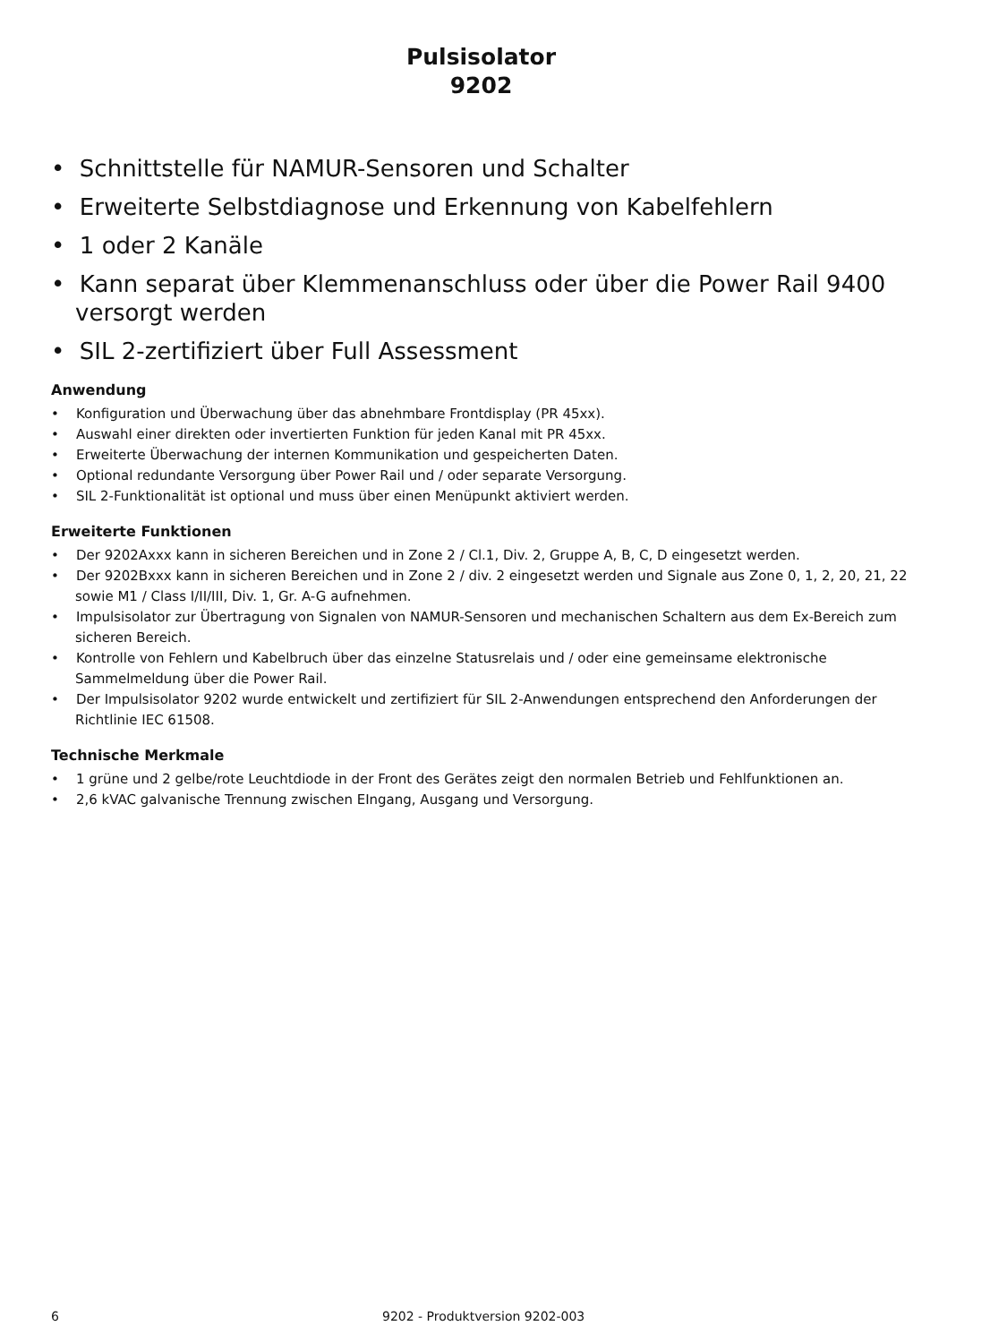Pulsisolator
9202
• Schnittstelle für NAMUR-Sensoren und Schalter
• Erweiterte Selbstdiagnose und Erkennung von Kabelfehlern
• 1 oder 2 Kanäle
• Kann separat über Klemmenanschluss oder über die Power Rail 9400 versorgt werden
• SIL 2-zertifiziert über Full Assessment
Anwendung
• Konfiguration und Überwachung über das abnehmbare Frontdisplay (PR 45xx).
• Auswahl einer direkten oder invertierten Funktion für jeden Kanal mit PR 45xx.
• Erweiterte Überwachung der internen Kommunikation und gespeicherten Daten.
• Optional redundante Versorgung über Power Rail und / oder separate Versorgung.
• SIL 2-Funktionalität ist optional und muss über einen Menüpunkt aktiviert werden.
Erweiterte Funktionen
• Der 9202Axxx kann in sicheren Bereichen und in Zone 2 / Cl.1, Div. 2, Gruppe A, B, C, D eingesetzt werden.
• Der 9202Bxxx kann in sicheren Bereichen und in Zone 2 / div. 2 eingesetzt werden und Signale aus Zone 0, 1, 2, 20, 21, 22 sowie M1 / Class I/II/III, Div. 1, Gr. A-G aufnehmen.
• Impulsisolator zur Übertragung von Signalen von NAMUR-Sensoren und mechanischen Schaltern aus dem Ex-Bereich zum sicheren Bereich.
• Kontrolle von Fehlern und Kabelbruch über das einzelne Statusrelais und / oder eine gemeinsame elektronische Sammelmeldung über die Power Rail.
• Der Impulsisolator 9202 wurde entwickelt und zertifiziert für SIL 2-Anwendungen entsprechend den Anforderungen der Richtlinie IEC 61508.
Technische Merkmale
• 1 grüne und 2 gelbe/rote Leuchtdiode in der Front des Gerätes zeigt den normalen Betrieb und Fehlfunktionen an.
• 2,6 kVAC galvanische Trennung zwischen EIngang, Ausgang und Versorgung.
6 9202 - Produktversion 9202-003